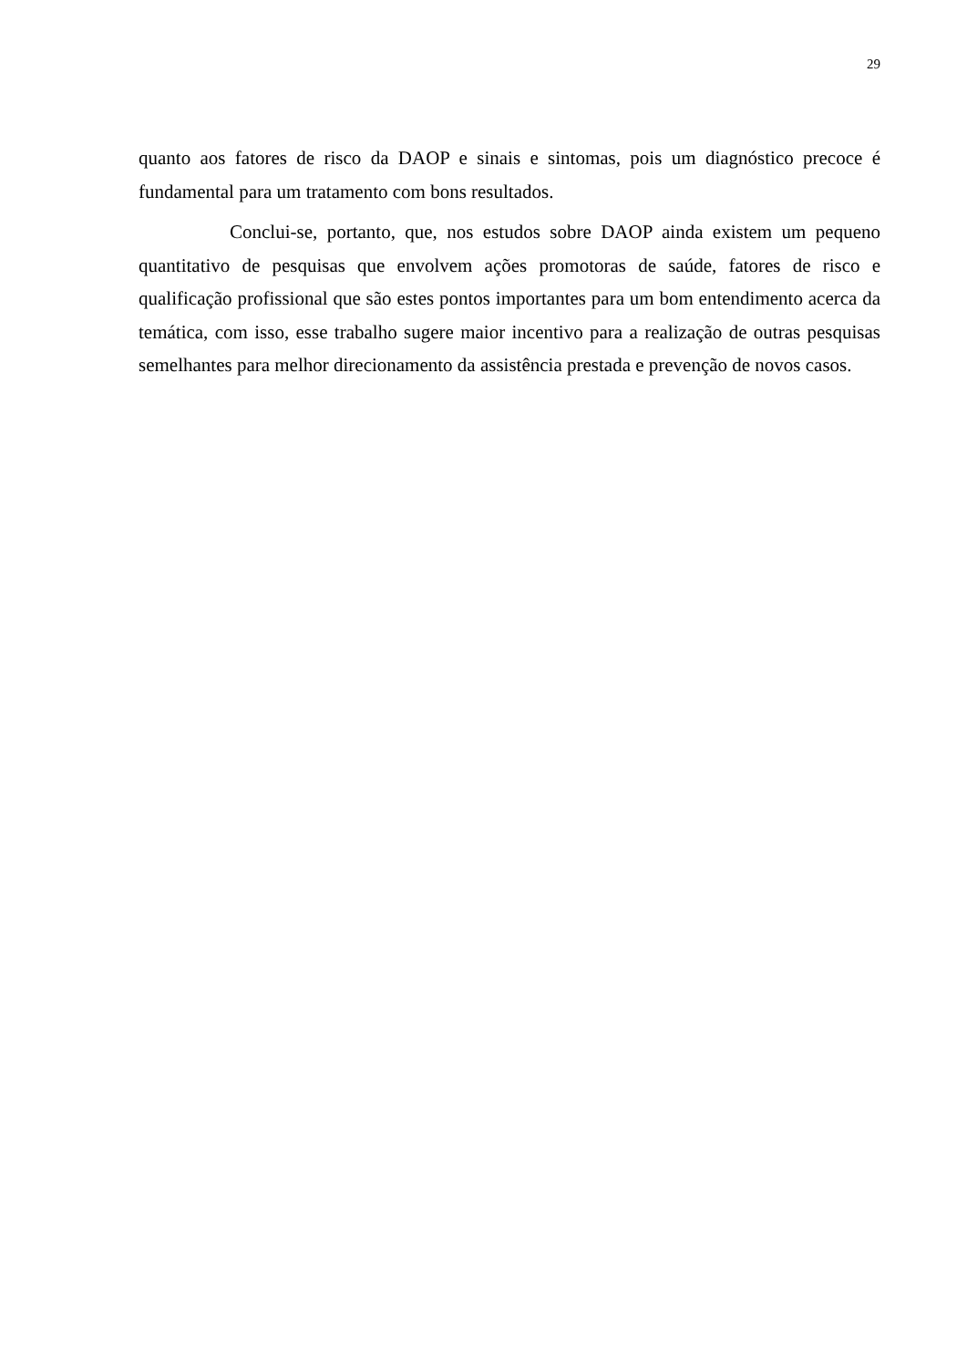29
quanto aos fatores de risco da DAOP e sinais e sintomas, pois um diagnóstico precoce é fundamental para um tratamento com bons resultados.
Conclui-se, portanto, que, nos estudos sobre DAOP ainda existem um pequeno quantitativo de pesquisas que envolvem ações promotoras de saúde, fatores de risco e qualificação profissional que são estes pontos importantes para um bom entendimento acerca da temática, com isso, esse trabalho sugere maior incentivo para a realização de outras pesquisas semelhantes para melhor direcionamento da assistência prestada e prevenção de novos casos.